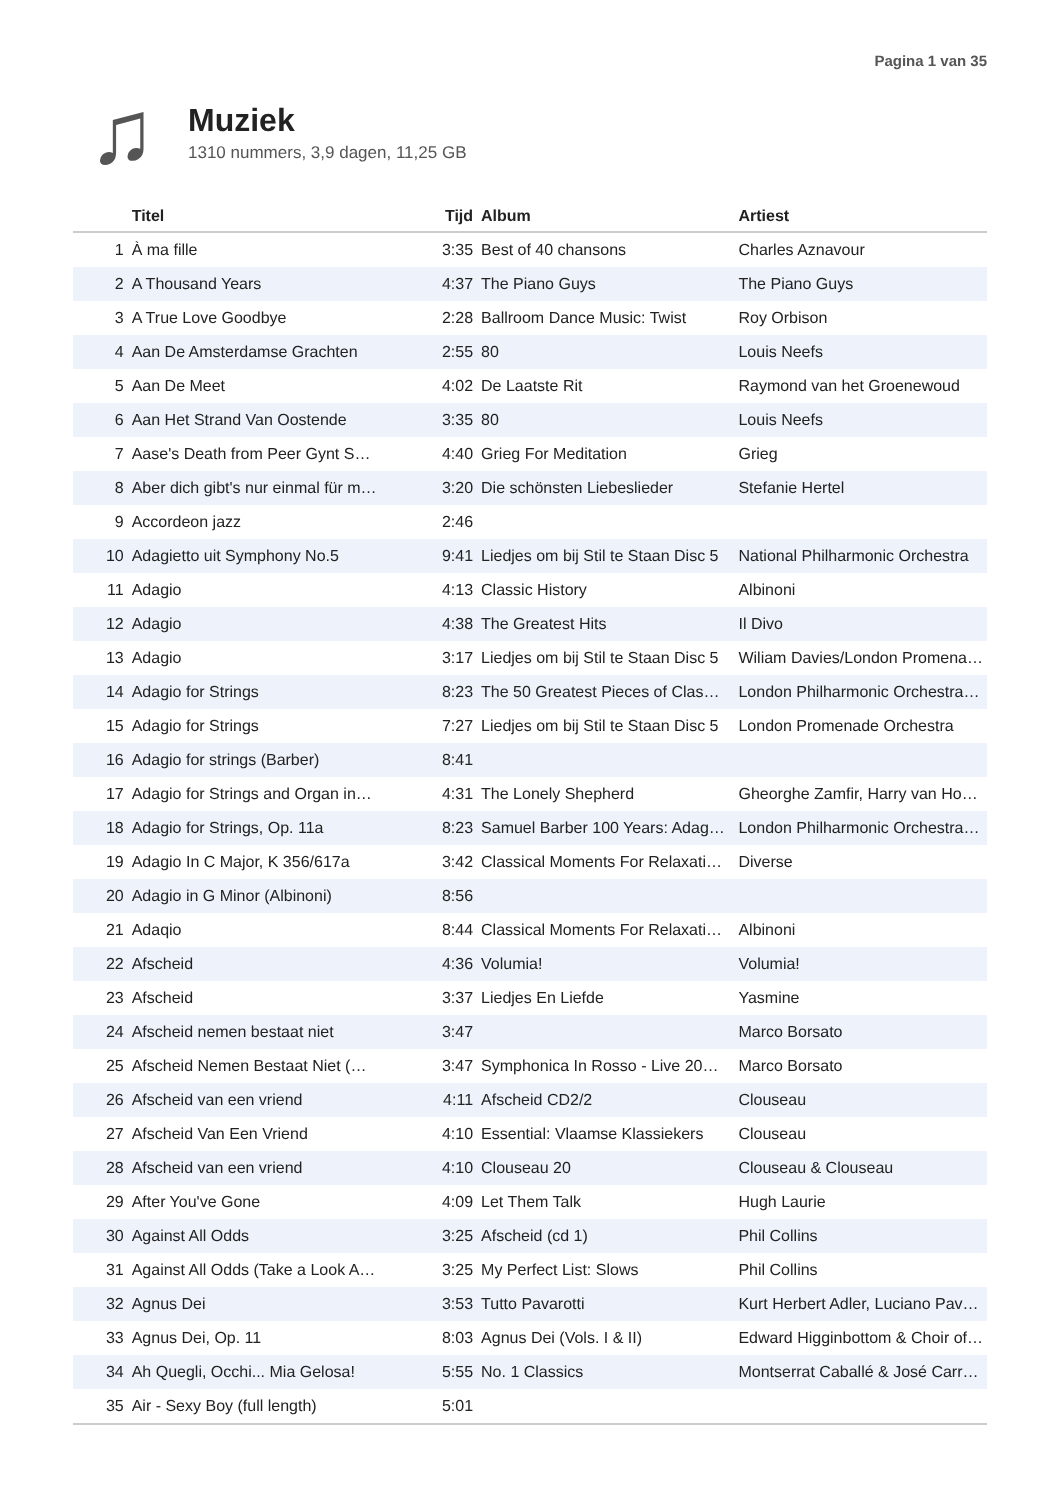Pagina 1 van 35
♫
Muziek
1310 nummers, 3,9 dagen, 11,25 GB
| | Titel | Tijd | Album | Artiest |
| --- | --- | --- | --- | --- |
| 1 | À ma fille | 3:35 | Best of 40 chansons | Charles Aznavour |
| 2 | A Thousand Years | 4:37 | The Piano Guys | The Piano Guys |
| 3 | A True Love Goodbye | 2:28 | Ballroom Dance Music: Twist | Roy Orbison |
| 4 | Aan De Amsterdamse Grachten | 2:55 | 80 | Louis Neefs |
| 5 | Aan De Meet | 4:02 | De Laatste Rit | Raymond van het Groenewoud |
| 6 | Aan Het Strand Van Oostende | 3:35 | 80 | Louis Neefs |
| 7 | Aase's Death from Peer Gynt S… | 4:40 | Grieg For Meditation | Grieg |
| 8 | Aber dich gibt's nur einmal für m… | 3:20 | Die schönsten Liebeslieder | Stefanie Hertel |
| 9 | Accordeon jazz | 2:46 | | |
| 10 | Adagietto uit Symphony No.5 | 9:41 | Liedjes om bij Stil te Staan Disc 5 | National Philharmonic Orchestra |
| 11 | Adagio | 4:13 | Classic History | Albinoni |
| 12 | Adagio | 4:38 | The Greatest Hits | Il Divo |
| 13 | Adagio | 3:17 | Liedjes om bij Stil te Staan Disc 5 | Wiliam Davies/London Promena… |
| 14 | Adagio for Strings | 8:23 | The 50 Greatest Pieces of Clas… | London Philharmonic Orchestra… |
| 15 | Adagio for Strings | 7:27 | Liedjes om bij Stil te Staan Disc 5 | London Promenade Orchestra |
| 16 | Adagio for strings (Barber) | 8:41 | | |
| 17 | Adagio for Strings and Organ in… | 4:31 | The Lonely Shepherd | Gheorghe Zamfir, Harry van Ho… |
| 18 | Adagio for Strings, Op. 11a | 8:23 | Samuel Barber 100 Years: Adag… | London Philharmonic Orchestra… |
| 19 | Adagio In C Major, K 356/617a | 3:42 | Classical Moments For Relaxati… | Diverse |
| 20 | Adagio in G Minor (Albinoni) | 8:56 | | |
| 21 | Adaqio | 8:44 | Classical Moments For Relaxati… | Albinoni |
| 22 | Afscheid | 4:36 | Volumia! | Volumia! |
| 23 | Afscheid | 3:37 | Liedjes En Liefde | Yasmine |
| 24 | Afscheid nemen bestaat niet | 3:47 | | Marco Borsato |
| 25 | Afscheid Nemen Bestaat Niet (… | 3:47 | Symphonica In Rosso - Live 20… | Marco Borsato |
| 26 | Afscheid van een vriend | 4:11 | Afscheid CD2/2 | Clouseau |
| 27 | Afscheid Van Een Vriend | 4:10 | Essential: Vlaamse Klassiekers | Clouseau |
| 28 | Afscheid van een vriend | 4:10 | Clouseau 20 | Clouseau & Clouseau |
| 29 | After You've Gone | 4:09 | Let Them Talk | Hugh Laurie |
| 30 | Against All Odds | 3:25 | Afscheid (cd 1) | Phil Collins |
| 31 | Against All Odds (Take a Look A… | 3:25 | My Perfect List: Slows | Phil Collins |
| 32 | Agnus Dei | 3:53 | Tutto Pavarotti | Kurt Herbert Adler, Luciano Pav… |
| 33 | Agnus Dei, Op. 11 | 8:03 | Agnus Dei (Vols. I & II) | Edward Higginbottom & Choir of… |
| 34 | Ah Quegli, Occhi... Mia Gelosa! | 5:55 | No. 1 Classics | Montserrat Caballé & José Carr… |
| 35 | Air - Sexy Boy (full length) | 5:01 | | |